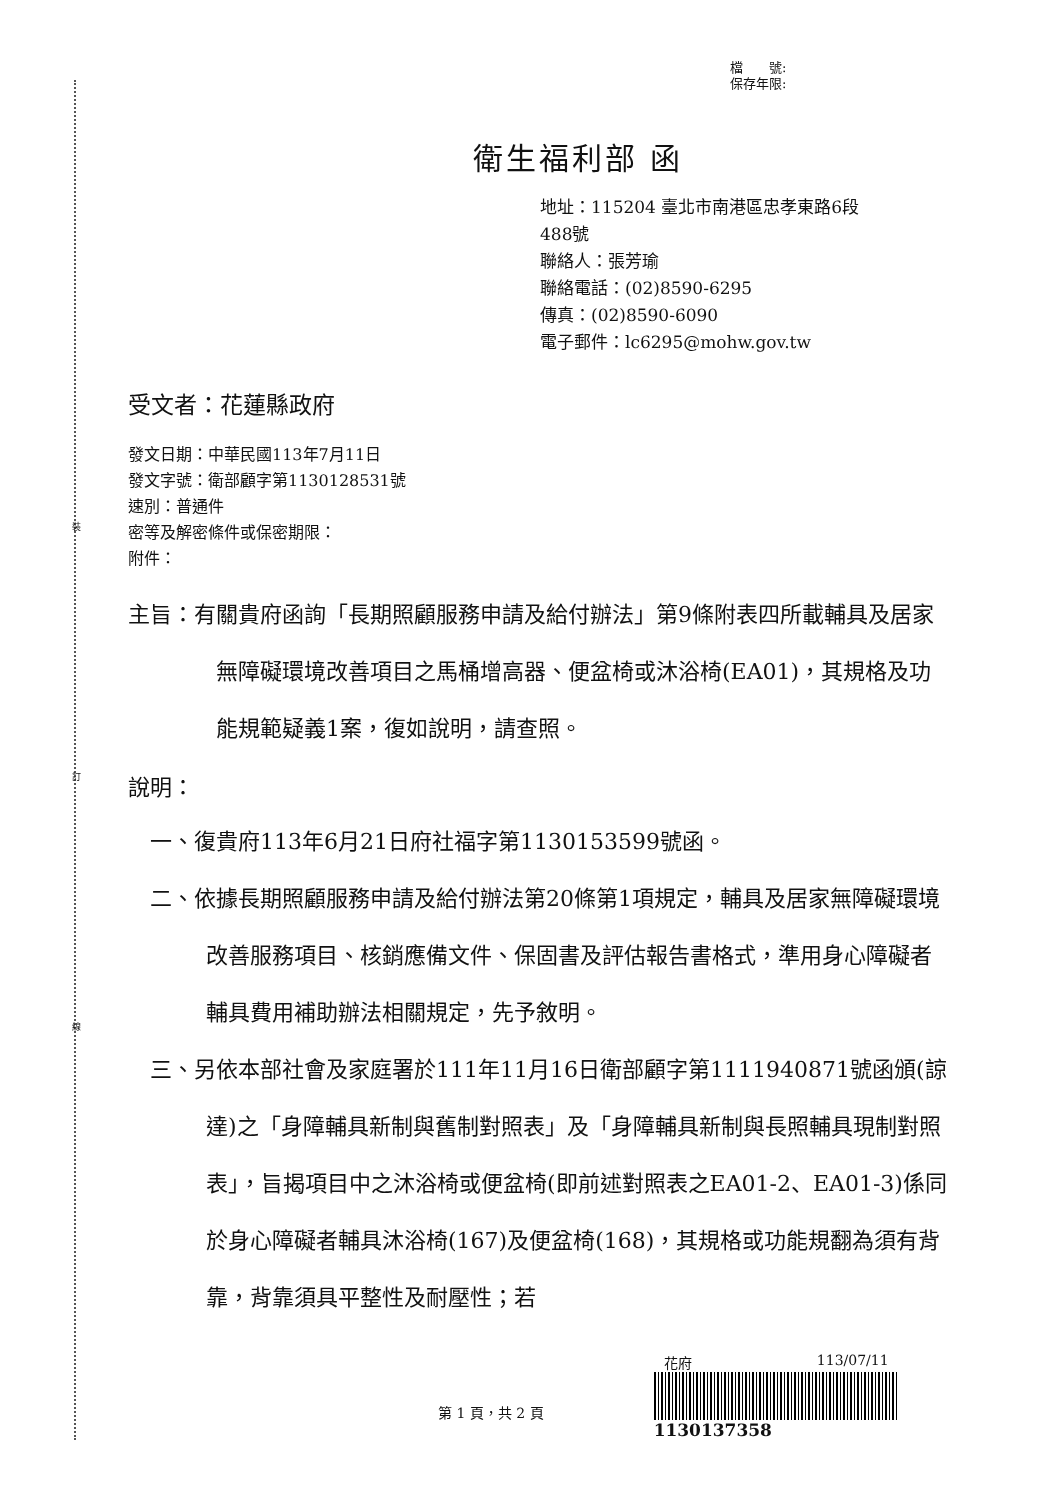裝
訂
線
檔　　號:
保存年限:
衛生福利部 函
地址：115204 臺北市南港區忠孝東路6段
488號
聯絡人：張芳瑜
聯絡電話：(02)8590-6295
傳真：(02)8590-6090
電子郵件：lc6295@mohw.gov.tw
受文者：花蓮縣政府
發文日期：中華民國113年7月11日
發文字號：衛部顧字第1130128531號
速別：普通件
密等及解密條件或保密期限：
附件：
主旨：有關貴府函詢「長期照顧服務申請及給付辦法」第9條附表四所載輔具及居家無障礙環境改善項目之馬桶增高器、便盆椅或沐浴椅(EA01)，其規格及功能規範疑義1案，復如說明，請查照。
說明：
一、復貴府113年6月21日府社福字第1130153599號函。
二、依據長期照顧服務申請及給付辦法第20條第1項規定，輔具及居家無障礙環境改善服務項目、核銷應備文件、保固書及評估報告書格式，準用身心障礙者輔具費用補助辦法相關規定，先予敘明。
三、另依本部社會及家庭署於111年11月16日衛部顧字第1111940871號函頒(諒達)之「身障輔具新制與舊制對照表」及「身障輔具新制與長照輔具現制對照表」，旨揭項目中之沐浴椅或便盆椅(即前述對照表之EA01-2、EA01-3)係同於身心障礙者輔具沐浴椅(167)及便盆椅(168)，其規格或功能規翻為須有背靠，背靠須具平整性及耐壓性；若
第 1 頁，共 2 頁
花府 113/07/11
1130137358